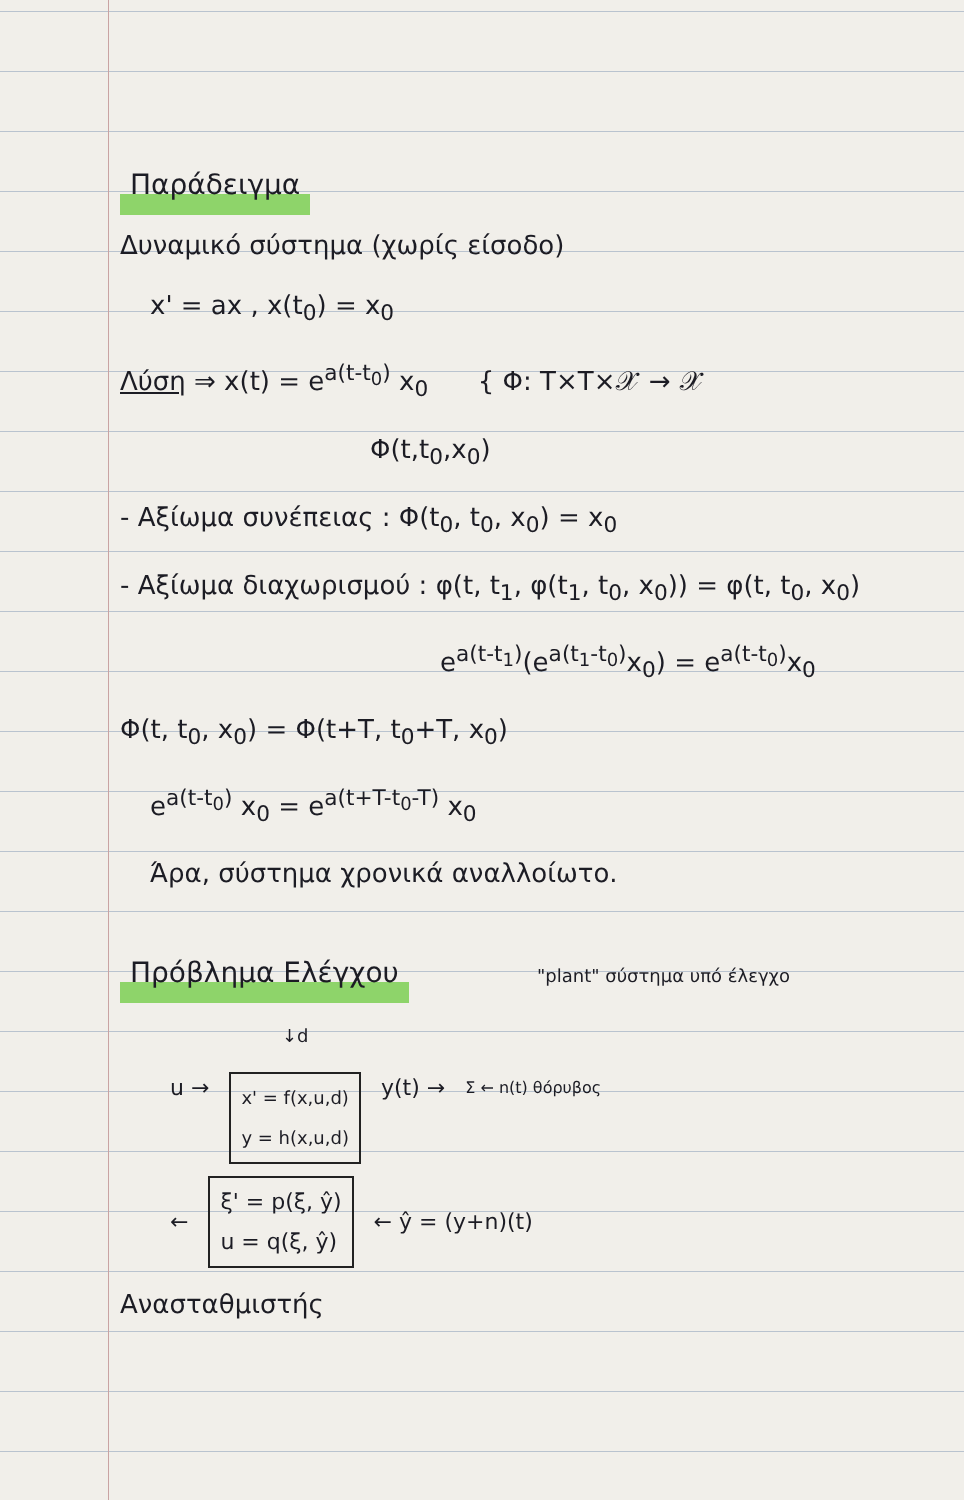Παράδειγμα
Δυναμικό σύστημα (χωρίς είσοδο)
x' = ax , x(t<sub>0</sub>) = x<sub>0</sub>
Λύση ⇒ x(t) = e<sup>a(t-t<sub>0</sub>)</sup> x<sub>0</sub> { Φ: T×T×𝒳 → 𝒳
Φ(t,t<sub>0</sub>,x<sub>0</sub>)
- Αξίωμα συνέπειας : Φ(t<sub>0</sub>, t<sub>0</sub>, x<sub>0</sub>) = x<sub>0</sub>
- Αξίωμα διαχωρισμού : φ(t, t<sub>1</sub>, φ(t<sub>1</sub>, t<sub>0</sub>, x<sub>0</sub>)) = φ(t, t<sub>0</sub>, x<sub>0</sub>)
e<sup>a(t-t<sub>1</sub>)</sup>(e<sup>a(t<sub>1</sub>-t<sub>0</sub>)</sup>x<sub>0</sub>) = e<sup>a(t-t<sub>0</sub>)</sup>x<sub>0</sub>
Φ(t, t<sub>0</sub>, x<sub>0</sub>) = Φ(t+T, t<sub>0</sub>+T, x<sub>0</sub>)
e<sup>a(t-t<sub>0</sub>)</sup> x<sub>0</sub> = e<sup>a(t+T-t<sub>0</sub>-T)</sup> x<sub>0</sub>
Άρα, σύστημα χρονικά αναλλοίωτο.
Πρόβλημα Ελέγχου
"plant" σύστημα υπό έλεγχο
u → ↓d
x' = f(x,u,d)
y = h(x,u,d) y(t) → Σ ← n(t) θόρυβος
← ξ' = p(ξ, ŷ)
u = q(ξ, ŷ) ← ŷ = (y+n)(t)
Ανασταθμιστής